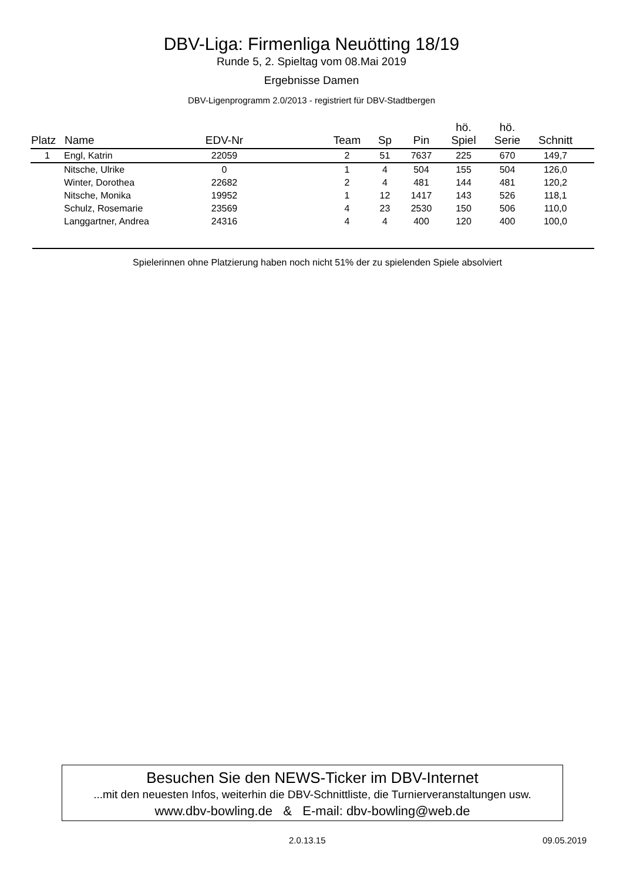DBV-Liga: Firmenliga Neuötting 18/19
Runde 5, 2. Spieltag vom 08.Mai 2019
Ergebnisse Damen
DBV-Ligenprogramm 2.0/2013 - registriert für DBV-Stadtbergen
| Platz | Name | EDV-Nr | | Team | Sp | Pin | hö. Spiel | hö. Serie | Schnitt | |
| --- | --- | --- | --- | --- | --- | --- | --- | --- | --- | --- |
| 1 | Engl, Katrin | 22059 | | 2 | 51 | 7637 | 225 | 670 | 149,7 | |
| | Nitsche, Ulrike | 0 | | 1 | 4 | 504 | 155 | 504 | 126,0 | |
| | Winter, Dorothea | 22682 | | 2 | 4 | 481 | 144 | 481 | 120,2 | |
| | Nitsche, Monika | 19952 | | 1 | 12 | 1417 | 143 | 526 | 118,1 | |
| | Schulz, Rosemarie | 23569 | | 4 | 23 | 2530 | 150 | 506 | 110,0 | |
| | Langgartner, Andrea | 24316 | | 4 | 4 | 400 | 120 | 400 | 100,0 | |
Spielerinnen ohne Platzierung haben noch nicht 51% der zu spielenden Spiele absolviert
Besuchen Sie den NEWS-Ticker im DBV-Internet
...mit den neuesten Infos, weiterhin die DBV-Schnittliste, die Turnierveranstaltungen usw.
www.dbv-bowling.de & E-mail: dbv-bowling@web.de
2.0.13.15 09.05.2019